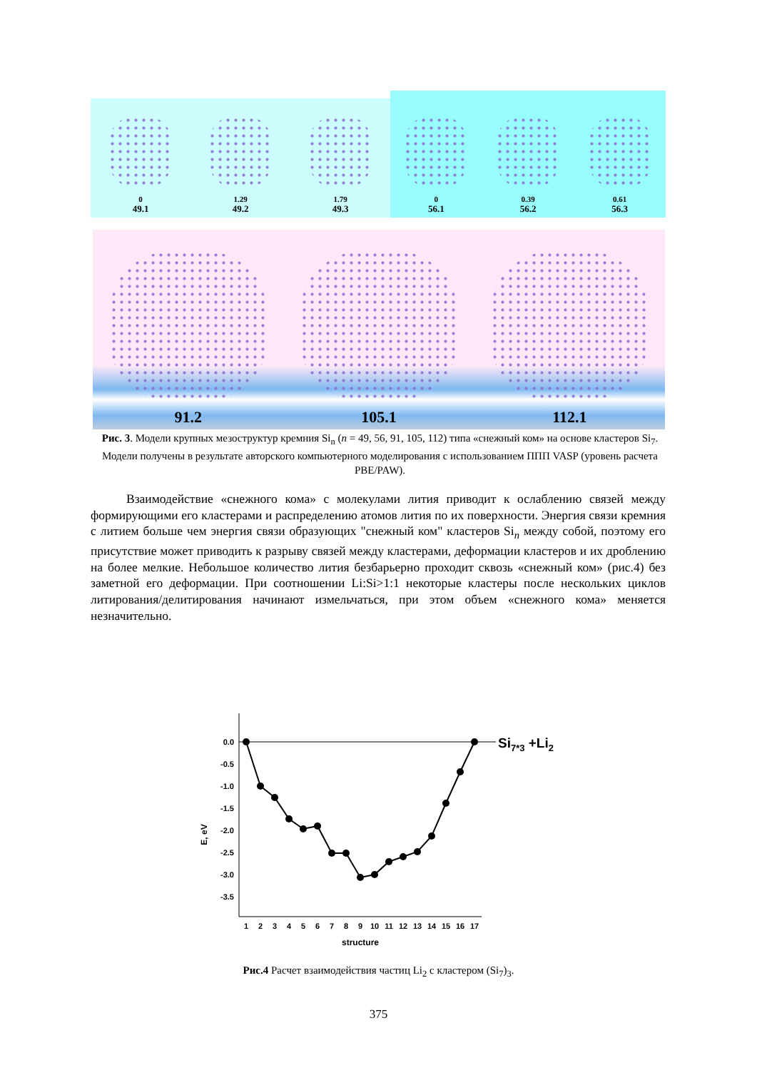0
49.1
1.29
49.2
1.79
49.3
0
56.1
0.39
56.2
0.61
56.3
91.2 105.1 112.1
Рис. 3. Модели крупных мезоструктур кремния Si<sub>n</sub> (n = 49, 56, 91, 105, 112) типа «снежный ком» на основе кластеров Si<sub>7</sub>. Модели получены в результате авторского компьютерного моделирования с использованием ППП VASP (уровень расчета PBE/PAW).
Взаимодействие «снежного кома» с молекулами лития приводит к ослаблению связей между формирующими его кластерами и распределению атомов лития по их поверхности. Энергия связи кремния с литием больше чем энергия связи образующих "снежный ком" кластеров Si<sub>n</sub> между собой, поэтому его присутствие может приводить к разрыву связей между кластерами, деформации кластеров и их дроблению на более мелкие. Небольшое количество лития безбарьерно проходит сквозь «снежный ком» (рис.4) без заметной его деформации. При соотношении Li:Si>1:1 некоторые кластеры после нескольких циклов литирования/делитирования начинают измельчаться, при этом объем «снежного кома» меняется незначительно.
0.0
-0.5
-1.0
-1.5
-2.0
-2.5
-3.0
-3.5
1
2
3
4
5
6
7
8
9
10
11
12
13
14
15
16
17
structure
E, eV
Si7*3 +Li2
Рис.4 Расчет взаимодействия частиц Li<sub>2</sub> с кластером (Si<sub>7</sub>)<sub>3</sub>.
375